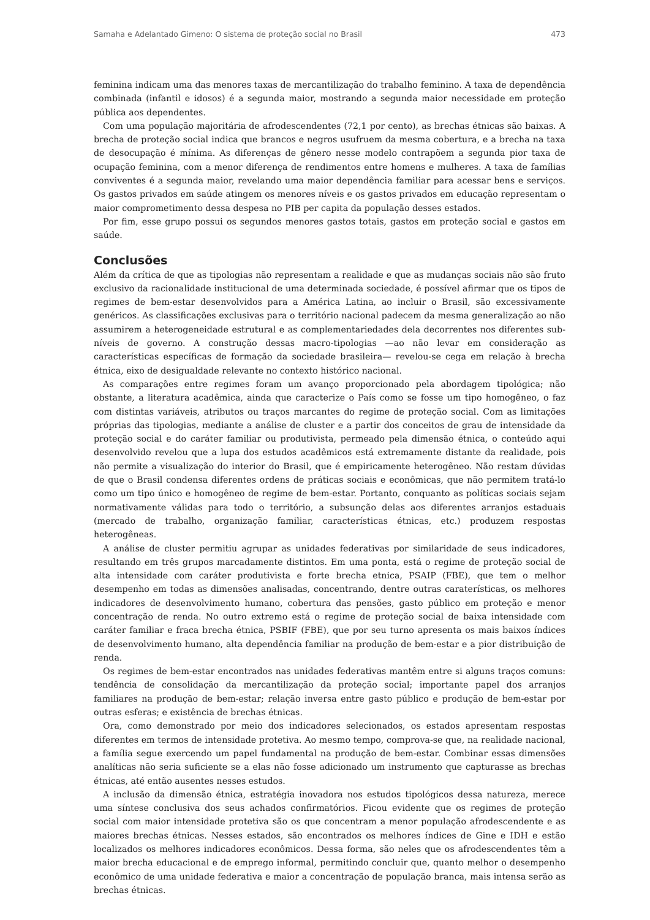Samaha e Adelantado Gimeno: O sistema de proteção social no Brasil 473
feminina indicam uma das menores taxas de mercantilização do trabalho feminino. A taxa de dependência combinada (infantil e idosos) é a segunda maior, mostrando a segunda maior necessidade em proteção pública aos dependentes.
Com uma população majoritária de afrodescendentes (72,1 por cento), as brechas étnicas são baixas. A brecha de proteção social indica que brancos e negros usufruem da mesma cobertura, e a brecha na taxa de desocupação é mínima. As diferenças de gênero nesse modelo contrapõem a segunda pior taxa de ocupação feminina, com a menor diferença de rendimentos entre homens e mulheres. A taxa de famílias conviventes é a segunda maior, revelando uma maior dependência familiar para acessar bens e serviços. Os gastos privados em saúde atingem os menores níveis e os gastos privados em educação representam o maior comprometimento dessa despesa no PIB per capita da população desses estados.
Por fim, esse grupo possui os segundos menores gastos totais, gastos em proteção social e gastos em saúde.
Conclusões
Além da crítica de que as tipologias não representam a realidade e que as mudanças sociais não são fruto exclusivo da racionalidade institucional de uma determinada sociedade, é possível afirmar que os tipos de regimes de bem-estar desenvolvidos para a América Latina, ao incluir o Brasil, são excessivamente genéricos. As classificações exclusivas para o território nacional padecem da mesma generalização ao não assumirem a heterogeneidade estrutural e as complementariedades dela decorrentes nos diferentes sub-níveis de governo. A construção dessas macro-tipologias —ao não levar em consideração as características específicas de formação da sociedade brasileira— revelou-se cega em relação à brecha étnica, eixo de desigualdade relevante no contexto histórico nacional.
As comparações entre regimes foram um avanço proporcionado pela abordagem tipológica; não obstante, a literatura acadêmica, ainda que caracterize o País como se fosse um tipo homogêneo, o faz com distintas variáveis, atributos ou traços marcantes do regime de proteção social. Com as limitações próprias das tipologias, mediante a análise de cluster e a partir dos conceitos de grau de intensidade da proteção social e do caráter familiar ou produtivista, permeado pela dimensão étnica, o conteúdo aqui desenvolvido revelou que a lupa dos estudos acadêmicos está extremamente distante da realidade, pois não permite a visualização do interior do Brasil, que é empiricamente heterogêneo. Não restam dúvidas de que o Brasil condensa diferentes ordens de práticas sociais e econômicas, que não permitem tratá-lo como um tipo único e homogêneo de regime de bem-estar. Portanto, conquanto as políticas sociais sejam normativamente válidas para todo o território, a subsunção delas aos diferentes arranjos estaduais (mercado de trabalho, organização familiar, características étnicas, etc.) produzem respostas heterogêneas.
A análise de cluster permitiu agrupar as unidades federativas por similaridade de seus indicadores, resultando em três grupos marcadamente distintos. Em uma ponta, está o regime de proteção social de alta intensidade com caráter produtivista e forte brecha etnica, PSAIP (FBE), que tem o melhor desempenho em todas as dimensões analisadas, concentrando, dentre outras caraterísticas, os melhores indicadores de desenvolvimento humano, cobertura das pensões, gasto público em proteção e menor concentração de renda. No outro extremo está o regime de proteção social de baixa intensidade com caráter familiar e fraca brecha étnica, PSBIF (FBE), que por seu turno apresenta os mais baixos índices de desenvolvimento humano, alta dependência familiar na produção de bem-estar e a pior distribuição de renda.
Os regimes de bem-estar encontrados nas unidades federativas mantêm entre si alguns traços comuns: tendência de consolidação da mercantilização da proteção social; importante papel dos arranjos familiares na produção de bem-estar; relação inversa entre gasto público e produção de bem-estar por outras esferas; e existência de brechas étnicas.
Ora, como demonstrado por meio dos indicadores selecionados, os estados apresentam respostas diferentes em termos de intensidade protetiva. Ao mesmo tempo, comprova-se que, na realidade nacional, a família segue exercendo um papel fundamental na produção de bem-estar. Combinar essas dimensões analíticas não seria suficiente se a elas não fosse adicionado um instrumento que capturasse as brechas étnicas, até então ausentes nesses estudos.
A inclusão da dimensão étnica, estratégia inovadora nos estudos tipológicos dessa natureza, merece uma síntese conclusiva dos seus achados confirmatórios. Ficou evidente que os regimes de proteção social com maior intensidade protetiva são os que concentram a menor população afrodescendente e as maiores brechas étnicas. Nesses estados, são encontrados os melhores índices de Gine e IDH e estão localizados os melhores indicadores econômicos. Dessa forma, são neles que os afrodescendentes têm a maior brecha educacional e de emprego informal, permitindo concluir que, quanto melhor o desempenho econômico de uma unidade federativa e maior a concentração de população branca, mais intensa serão as brechas étnicas.